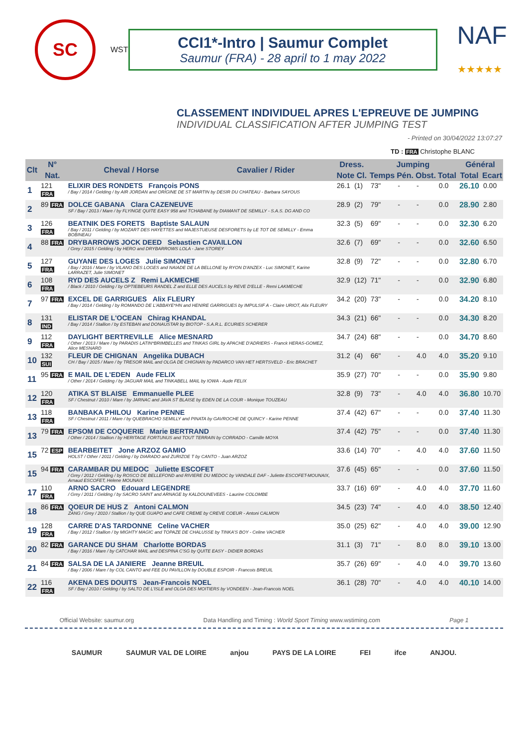SC
WST
CCI1*-Intro | Saumur Complet
Saumur (FRA) - 28 april to 1 may 2022
NAF
★★★★★
CLASSEMENT INDIVIDUEL APRES L'EPREUVE DE JUMPING
INDIVIDUAL CLASSIFICATION AFTER JUMPING TEST
- Printed on 30/04/2022 13:07:27
TD : FRA Christophe BLANC
| Clt | N° | Cheval / Horse | Cavalier / Rider | Dress. | | Jumping | | | | Général | |
| --- | --- | --- | --- | --- | --- | --- | --- | --- | --- | --- | --- |
| | Nat. | | | Note Cl. | | Temps | Pén. | Obst. | Total | Total | Ecart |
| 1 | 121 FRA | ELIXIR DES RONDETS François PONS / Bay / 2014 / Gelding / by AIR JORDAN and ORIGINE DE ST MARTIN by DESIR DU CHATEAU - Barbara SAYOUS | | 26.1 | (1) | 73" | - | - | 0.0 | 26.10 | 0.00 |
| 2 | 89 FRA | DOLCE GABANA Clara CAZENEUVE SF / Bay / 2013 / Mare / by FLYINGE QUITE EASY 958 and TCHABANE by DIAMANT DE SEMILLY - S.A.S. DG AND CO | | 28.9 | (2) | 79" | - | - | 0.0 | 28.90 | 2.80 |
| 3 | 126 FRA | BEATNIK DES FORETS Baptiste SALAUN / Bay / 2011 / Gelding / by MOZART DES HAYETTES and MAJESTUEUSE DESFORETS by LE TOT DE SEMILLY - Emma BOBINEAU | | 32.3 | (5) | 69" | - | - | 0.0 | 32.30 | 6.20 |
| 4 | 88 FRA | DRYBARROWS JOCK DEED Sebastien CAVAILLON / Grey / 2015 / Gelding / by HERO and DRYBARROWS LOLA - Jane STOREY | | 32.6 | (7) | 69" | - | - | 0.0 | 32.60 | 6.50 |
| 5 | 127 FRA | GUYANE DES LOGES Julie SIMONET / Bay / 2016 / Mare / by VILANO DES LOGES and NAIADE DE LA BELLONE by RYON D'ANZEX - Luc SIMONET, Karine LARRAZET, Julie SIMONET | | 32.8 | (9) | 72" | - | - | 0.0 | 32.80 | 6.70 |
| 6 | 108 FRA | RYD DES AUCELS Z Remi LAKMECHE / Black / 2010 / Gelding / by OPTIEBEURS RANDEL Z and ELLE DES AUCELS by REVE D'ELLE - Remi LAKMECHE | | 32.9 | (12) | 71" | - | - | 0.0 | 32.90 | 6.80 |
| 7 | 97 FRA | EXCEL DE GARRIGUES Alix FLEURY / Bay / 2014 / Gelding / by ROMANDO DE L'ABBAYE*HN and HENIRE GARRIGUES by IMPULSIF A - Claire URIOT, Alix FLEURY | | 34.2 | (20) | 73" | - | - | 0.0 | 34.20 | 8.10 |
| 8 | 131 IND | ELISTAR DE L'OCEAN Chirag KHANDAL / Bay / 2014 / Stallion / by ESTEBAN and DONAUSTAR by BIOTOP - S.A.R.L. ECURIES SCHERER | | 34.3 | (21) | 66" | - | - | 0.0 | 34.30 | 8.20 |
| 9 | 112 FRA | DAYLIGHT BERTREVILLE Alice MESNARD / Other / 2013 / Mare / by PARADIS LATIN*BRIMBELLES and TINKAS GIRL by APACHE D'ADRIERS - Franck HERAS-GOMEZ, Alice MESNARD | | 34.7 | (24) | 68" | - | - | 0.0 | 34.70 | 8.60 |
| 10 | 132 SUI | FLEUR DE CHIGNAN Angelika DUBACH CH / Bay / 2015 / Mare / by TRESOR MAIL and OLGA DE CHIGNAN by PADARCO VAN HET HERTSVELD - Eric BRACHET | | 31.2 | (4) | 66" | - | 4.0 | 4.0 | 35.20 | 9.10 |
| 11 | 95 FRA | E MAIL DE L'EDEN Aude FELIX / Other / 2014 / Gelding / by JAGUAR MAIL and TINKABELL MAIL by IOWA - Aude FELIX | | 35.9 | (27) | 70" | - | - | 0.0 | 35.90 | 9.80 |
| 12 | 120 FRA | ATIKA ST BLAISE Emmanuelle PLEE SF / Chestnut / 2010 / Mare / by JARNAC and JAVA ST BLAISE by EDEN DE LA COUR - Monique TOUZEAU | | 32.8 | (9) | 73" | - | 4.0 | 4.0 | 36.80 | 10.70 |
| 13 | 118 FRA | BANBAKA PHILOU Karine PENNE SF / Chestnut / 2011 / Mare / by QUEBRACHO SEMILLY and PINATA by GAVROCHE DE QUINCY - Karine PENNE | | 37.4 | (42) | 67" | - | - | 0.0 | 37.40 | 11.30 |
| 13 | 79 FRA | EPSOM DE COQUERIE Marie BERTRAND / Other / 2014 / Stallion / by HERITAGE FORTUNUS and TOUT TERRAIN by CORRADO - Camille MOYA | | 37.4 | (42) | 75" | - | - | 0.0 | 37.40 | 11.30 |
| 15 | 72 ESP | BEARBEITET Jone ARZOZ GAMIO HOLST / Other / 2011 / Gelding / by DIARADO and ZURIZOE T by CANTO - Juan ARZOZ | | 33.6 | (14) | 70" | - | 4.0 | 4.0 | 37.60 | 11.50 |
| 15 | 94 FRA | CARAMBAR DU MEDOC Juliette ESCOFET / Grey / 2012 / Gelding / by ROSCO DE BELLEFOND and RIVIERE DU MEDOC by VANDALE DAF - Juliette ESCOFET-MOUNAIX, Arnaud ESCOFET, Helene MOUNAIX | | 37.6 | (45) | 65" | - | - | 0.0 | 37.60 | 11.50 |
| 17 | 110 FRA | ARNO SACRO Edouard LEGENDRE / Grey / 2011 / Gelding / by SACRO SAINT and ARNAGE by KALDOUNEVEES - Laurine COLOMBE | | 33.7 | (16) | 69" | - | 4.0 | 4.0 | 37.70 | 11.60 |
| 18 | 86 FRA | QOEUR DE HUS Z Antoni CALMON ZANG / Grey / 2010 / Stallion / by QUE GUAPO and CAFE CREME by CREVE COEUR - Antoni CALMON | | 34.5 | (23) | 74" | - | 4.0 | 4.0 | 38.50 | 12.40 |
| 19 | 128 FRA | CARRE D'AS TARDONNE Celine VACHER / Bay / 2012 / Stallion / by MIGHTY MAGIC and TOPAZE DE CHALUSSE by TINKA'S BOY - Celine VACHER | | 35.0 | (25) | 62" | - | 4.0 | 4.0 | 39.00 | 12.90 |
| 20 | 82 FRA | GARANCE DU SHAM Charlotte BORDAS / Bay / 2016 / Mare / by CATCHAR MAIL and DESPINA C'SG by QUITE EASY - DIDIER BORDAS | | 31.1 | (3) | 71" | - | 8.0 | 8.0 | 39.10 | 13.00 |
| 21 | 84 FRA | SALSA DE LA JANIERE Jeanne BREUIL / Bay / 2006 / Mare / by COL CANTO and FEE DU PAVILLON by DOUBLE ESPOIR - Francois BREUIL | | 35.7 | (26) | 69" | - | 4.0 | 4.0 | 39.70 | 13.60 |
| 22 | 116 FRA | AKENA DES DOUITS Jean-Francois NOEL SF / Bay / 2010 / Gelding / by SALTO DE L'ISLE and OLGA DES MOITIERS by VONDEEN - Jean-Francois NOEL | | 36.1 | (28) | 70" | - | 4.0 | 4.0 | 40.10 | 14.00 |
Official Website: saumur.org Data Handling and Timing : World Sport Timing www.wstiming.com Page 1
SAUMUR SAUMUR VAL DE LOIRE anjou PAYS DE LA LOIRE FEI ifce ANJOU.